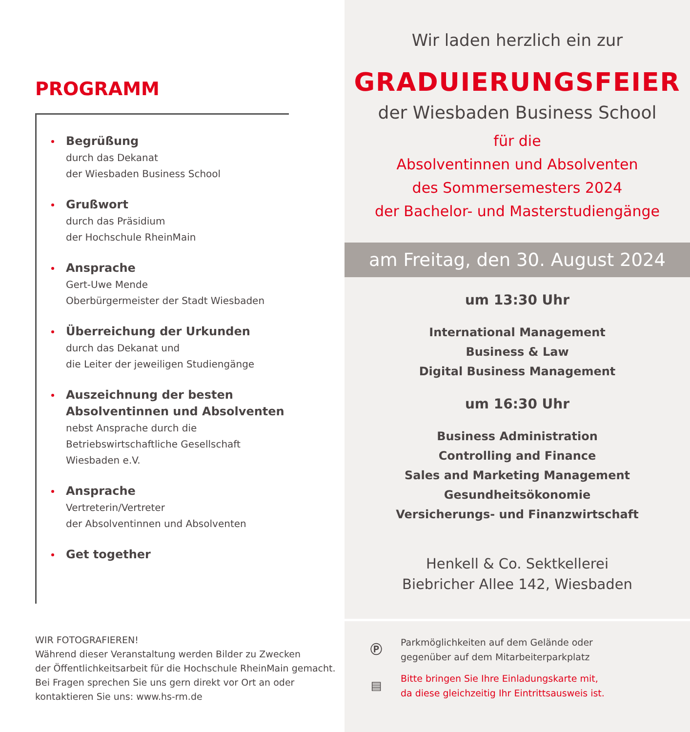PROGRAMM
Begrüßung
durch das Dekanat
der Wiesbaden Business School
Grußwort
durch das Präsidium
der Hochschule RheinMain
Ansprache
Gert-Uwe Mende
Oberbürgermeister der Stadt Wiesbaden
Überreichung der Urkunden
durch das Dekanat und
die Leiter der jeweiligen Studiengänge
Auszeichnung der besten
Absolventinnen und Absolventen
nebst Ansprache durch die
Betriebswirtschaftliche Gesellschaft
Wiesbaden e.V.
Ansprache
Vertreterin/Vertreter
der Absolventinnen und Absolventen
Get together
WIR FOTOGRAFIEREN!
Während dieser Veranstaltung werden Bilder zu Zwecken
der Öffentlichkeitsarbeit für die Hochschule RheinMain gemacht.
Bei Fragen sprechen Sie uns gern direkt vor Ort an oder
kontaktieren Sie uns: www.hs-rm.de
Wir laden herzlich ein zur
GRADUIERUNGSFEIER
der Wiesbaden Business School
für die
Absolventinnen und Absolventen
des Sommersemesters 2024
der Bachelor- und Masterstudiengänge
am Freitag, den 30. August 2024
um 13:30 Uhr
International Management
Business & Law
Digital Business Management
um 16:30 Uhr
Business Administration
Controlling and Finance
Sales and Marketing Management
Gesundheitsökonomie
Versicherungs- und Finanzwirtschaft
Henkell & Co. Sektkellerei
Biebricher Allee 142, Wiesbaden
Ⓟ
Parkmöglichkeiten auf dem Gelände oder
gegenüber auf dem Mitarbeiterparkplatz
▤
Bitte bringen Sie Ihre Einladungskarte mit,
da diese gleichzeitig Ihr Eintrittsausweis ist.